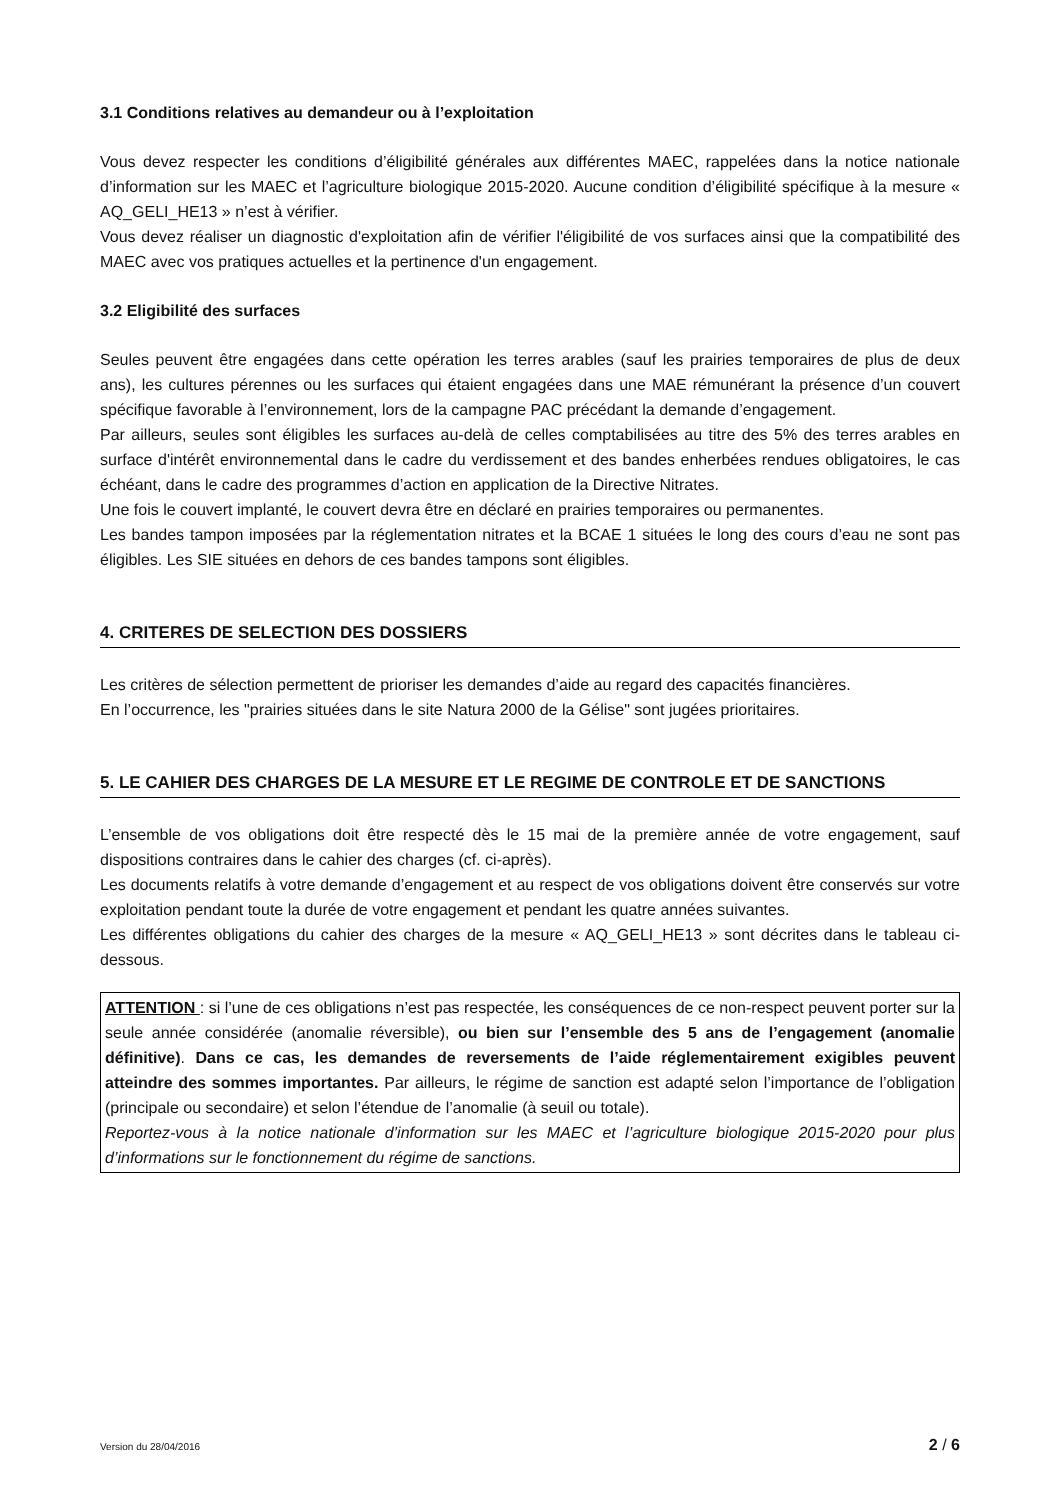3.1 Conditions relatives au demandeur ou à l’exploitation
Vous devez respecter les conditions d’éligibilité générales aux différentes MAEC, rappelées dans la notice nationale d’information sur les MAEC et l’agriculture biologique 2015-2020. Aucune condition d’éligibilité spécifique à la mesure « AQ_GELI_HE13 » n’est à vérifier.
Vous devez réaliser un diagnostic d'exploitation afin de vérifier l'éligibilité de vos surfaces ainsi que la compatibilité des MAEC avec vos pratiques actuelles et la pertinence d'un engagement.
3.2 Eligibilité des surfaces
Seules peuvent être engagées dans cette opération les terres arables (sauf les prairies temporaires de plus de deux ans), les cultures pérennes ou les surfaces qui étaient engagées dans une MAE rémunérant la présence d’un couvert spécifique favorable à l’environnement, lors de la campagne PAC précédant la demande d’engagement.
Par ailleurs, seules sont éligibles les surfaces au-delà de celles comptabilisées au titre des 5% des terres arables en surface d'intérêt environnemental dans le cadre du verdissement et des bandes enherbées rendues obligatoires, le cas échéant, dans le cadre des programmes d’action en application de la Directive Nitrates.
Une fois le couvert implanté, le couvert devra être en déclaré en prairies temporaires ou permanentes.
Les bandes tampon imposées par la réglementation nitrates et la BCAE 1 situées le long des cours d’eau ne sont pas éligibles. Les SIE situées en dehors de ces bandes tampons sont éligibles.
4. CRITERES DE SELECTION DES DOSSIERS
Les critères de sélection permettent de prioriser les demandes d’aide au regard des capacités financières.
En l’occurrence, les "prairies situées dans le site Natura 2000 de la Gélise" sont jugées prioritaires.
5. LE CAHIER DES CHARGES DE LA MESURE ET LE REGIME DE CONTROLE ET DE SANCTIONS
L’ensemble de vos obligations doit être respecté dès le 15 mai de la première année de votre engagement, sauf dispositions contraires dans le cahier des charges (cf. ci-après).
Les documents relatifs à votre demande d’engagement et au respect de vos obligations doivent être conservés sur votre exploitation pendant toute la durée de votre engagement et pendant les quatre années suivantes.
Les différentes obligations du cahier des charges de la mesure « AQ_GELI_HE13 » sont décrites dans le tableau ci-dessous.
ATTENTION : si l’une de ces obligations n’est pas respectée, les conséquences de ce non-respect peuvent porter sur la seule année considérée (anomalie réversible), ou bien sur l’ensemble des 5 ans de l’engagement (anomalie définitive). Dans ce cas, les demandes de reversements de l’aide réglementairement exigibles peuvent atteindre des sommes importantes. Par ailleurs, le régime de sanction est adapté selon l’importance de l’obligation (principale ou secondaire) et selon l’étendue de l’anomalie (à seuil ou totale).
Reportez-vous à la notice nationale d’information sur les MAEC et l’agriculture biologique 2015-2020 pour plus d’informations sur le fonctionnement du régime de sanctions.
Version du 28/04/2016 2 / 6